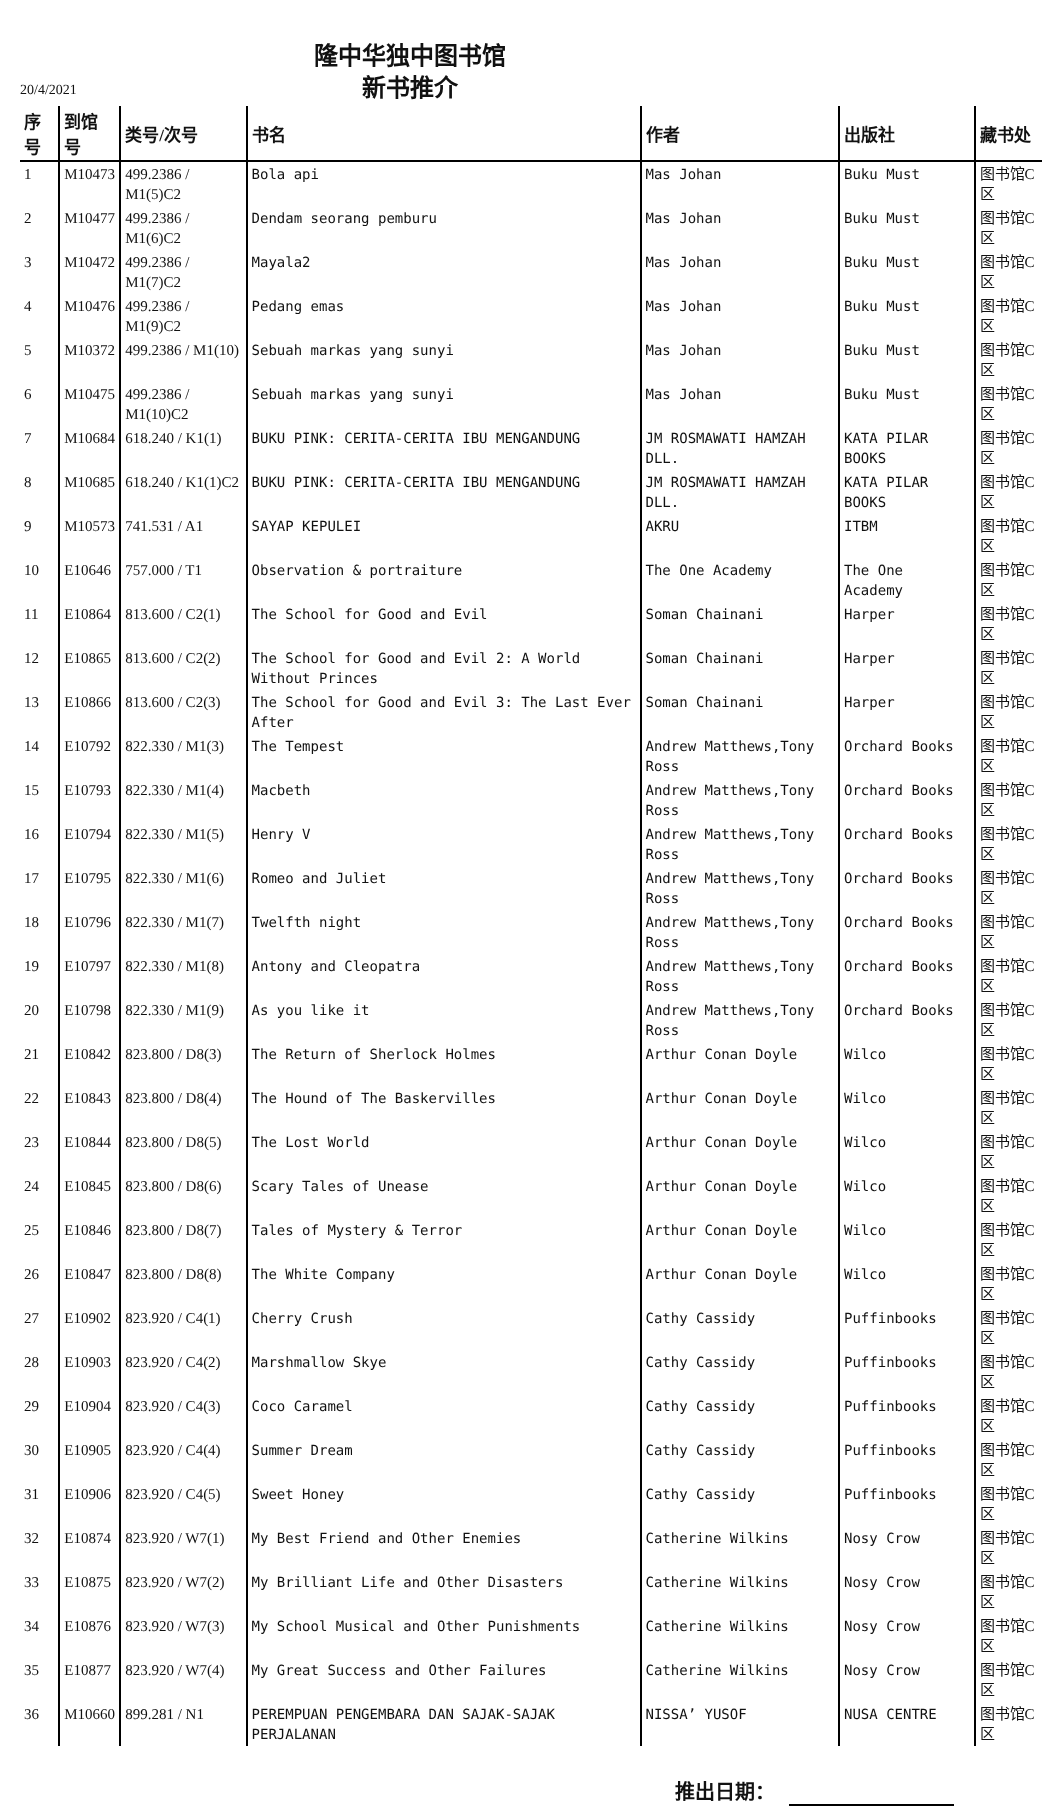隆中华独中图书馆
新书推介
20/4/2021
| 序号 | 到馆号 | 类号/次号 | 书名 | 作者 | 出版社 | 藏书处 |
| --- | --- | --- | --- | --- | --- | --- |
| 1 | M10473 | 499.2386 / M1(5)C2 | Bola api | Mas Johan | Buku Must | 图书馆C区 |
| 2 | M10477 | 499.2386 / M1(6)C2 | Dendam seorang pemburu | Mas Johan | Buku Must | 图书馆C区 |
| 3 | M10472 | 499.2386 / M1(7)C2 | Mayala2 | Mas Johan | Buku Must | 图书馆C区 |
| 4 | M10476 | 499.2386 / M1(9)C2 | Pedang emas | Mas Johan | Buku Must | 图书馆C区 |
| 5 | M10372 | 499.2386 / M1(10) | Sebuah markas yang sunyi | Mas Johan | Buku Must | 图书馆C区 |
| 6 | M10475 | 499.2386 / M1(10)C2 | Sebuah markas yang sunyi | Mas Johan | Buku Must | 图书馆C区 |
| 7 | M10684 | 618.240 / K1(1) | BUKU PINK: CERITA-CERITA IBU MENGANDUNG | JM ROSMAWATI HAMZAH DLL. | KATA PILAR BOOKS | 图书馆C区 |
| 8 | M10685 | 618.240 / K1(1)C2 | BUKU PINK: CERITA-CERITA IBU MENGANDUNG | JM ROSMAWATI HAMZAH DLL. | KATA PILAR BOOKS | 图书馆C区 |
| 9 | M10573 | 741.531 / A1 | SAYAP KEPULEI | AKRU | ITBM | 图书馆C区 |
| 10 | E10646 | 757.000 / T1 | Observation & portraiture | The One Academy | The One Academy | 图书馆C区 |
| 11 | E10864 | 813.600 / C2(1) | The School for Good and Evil | Soman Chainani | Harper | 图书馆C区 |
| 12 | E10865 | 813.600 / C2(2) | The School for Good and Evil 2: A World Without Princes | Soman Chainani | Harper | 图书馆C区 |
| 13 | E10866 | 813.600 / C2(3) | The School for Good and Evil 3: The Last Ever After | Soman Chainani | Harper | 图书馆C区 |
| 14 | E10792 | 822.330 / M1(3) | The Tempest | Andrew Matthews,Tony Ross | Orchard Books | 图书馆C区 |
| 15 | E10793 | 822.330 / M1(4) | Macbeth | Andrew Matthews,Tony Ross | Orchard Books | 图书馆C区 |
| 16 | E10794 | 822.330 / M1(5) | Henry V | Andrew Matthews,Tony Ross | Orchard Books | 图书馆C区 |
| 17 | E10795 | 822.330 / M1(6) | Romeo and Juliet | Andrew Matthews,Tony Ross | Orchard Books | 图书馆C区 |
| 18 | E10796 | 822.330 / M1(7) | Twelfth night | Andrew Matthews,Tony Ross | Orchard Books | 图书馆C区 |
| 19 | E10797 | 822.330 / M1(8) | Antony and Cleopatra | Andrew Matthews,Tony Ross | Orchard Books | 图书馆C区 |
| 20 | E10798 | 822.330 / M1(9) | As you like it | Andrew Matthews,Tony Ross | Orchard Books | 图书馆C区 |
| 21 | E10842 | 823.800 / D8(3) | The Return of Sherlock Holmes | Arthur Conan Doyle | Wilco | 图书馆C区 |
| 22 | E10843 | 823.800 / D8(4) | The Hound of The Baskervilles | Arthur Conan Doyle | Wilco | 图书馆C区 |
| 23 | E10844 | 823.800 / D8(5) | The Lost World | Arthur Conan Doyle | Wilco | 图书馆C区 |
| 24 | E10845 | 823.800 / D8(6) | Scary Tales of Unease | Arthur Conan Doyle | Wilco | 图书馆C区 |
| 25 | E10846 | 823.800 / D8(7) | Tales of Mystery & Terror | Arthur Conan Doyle | Wilco | 图书馆C区 |
| 26 | E10847 | 823.800 / D8(8) | The White Company | Arthur Conan Doyle | Wilco | 图书馆C区 |
| 27 | E10902 | 823.920 / C4(1) | Cherry Crush | Cathy Cassidy | Puffinbooks | 图书馆C区 |
| 28 | E10903 | 823.920 / C4(2) | Marshmallow Skye | Cathy Cassidy | Puffinbooks | 图书馆C区 |
| 29 | E10904 | 823.920 / C4(3) | Coco Caramel | Cathy Cassidy | Puffinbooks | 图书馆C区 |
| 30 | E10905 | 823.920 / C4(4) | Summer Dream | Cathy Cassidy | Puffinbooks | 图书馆C区 |
| 31 | E10906 | 823.920 / C4(5) | Sweet Honey | Cathy Cassidy | Puffinbooks | 图书馆C区 |
| 32 | E10874 | 823.920 / W7(1) | My Best Friend and Other Enemies | Catherine Wilkins | Nosy Crow | 图书馆C区 |
| 33 | E10875 | 823.920 / W7(2) | My Brilliant Life and Other Disasters | Catherine Wilkins | Nosy Crow | 图书馆C区 |
| 34 | E10876 | 823.920 / W7(3) | My School Musical and Other Punishments | Catherine Wilkins | Nosy Crow | 图书馆C区 |
| 35 | E10877 | 823.920 / W7(4) | My Great Success and Other Failures | Catherine Wilkins | Nosy Crow | 图书馆C区 |
| 36 | M10660 | 899.281 / N1 | PEREMPUAN PENGEMBARA DAN SAJAK-SAJAK PERJALANAN | NISSA’ YUSOF | NUSA CENTRE | 图书馆C区 |
推出日期：